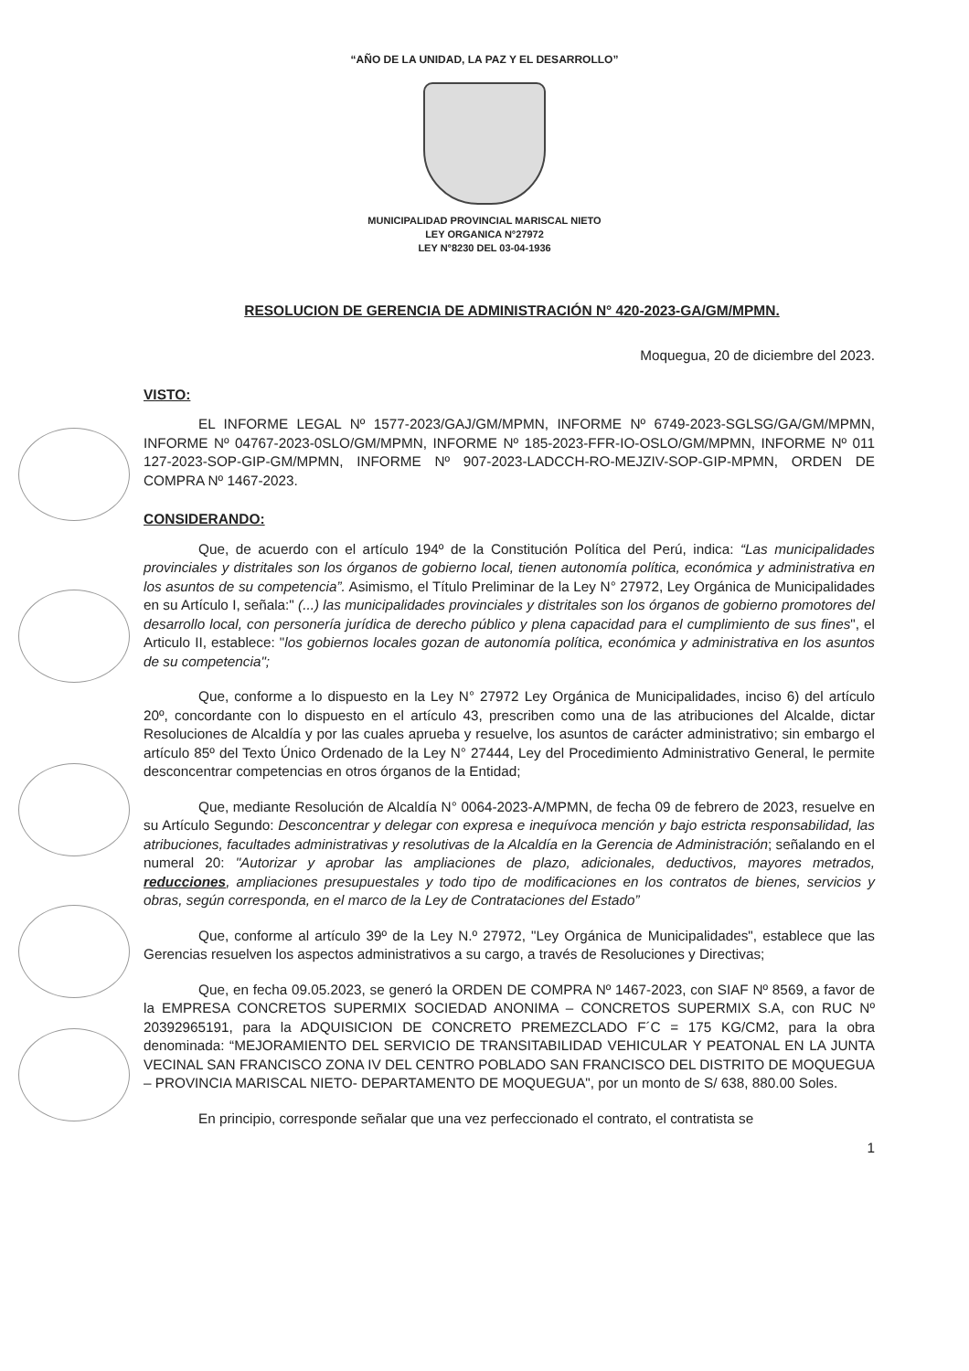“AÑO DE LA UNIDAD, LA PAZ Y EL DESARROLLO”
MUNICIPALIDAD PROVINCIAL MARISCAL NIETO
LEY ORGANICA N°27972
LEY N°8230 DEL 03-04-1936
RESOLUCION DE GERENCIA DE ADMINISTRACIÓN N° 420-2023-GA/GM/MPMN.
Moquegua, 20 de diciembre del 2023.
VISTO:
EL INFORME LEGAL Nº 1577-2023/GAJ/GM/MPMN, INFORME Nº 6749-2023-SGLSG/GA/GM/MPMN, INFORME Nº 04767-2023-0SLO/GM/MPMN, INFORME Nº 185-2023-FFR-IO-OSLO/GM/MPMN, INFORME Nº 011 127-2023-SOP-GIP-GM/MPMN, INFORME Nº 907-2023-LADCCH-RO-MEJZIV-SOP-GIP-MPMN, ORDEN DE COMPRA Nº 1467-2023.
CONSIDERANDO:
Que, de acuerdo con el artículo 194º de la Constitución Política del Perú, indica: “Las municipalidades provinciales y distritales son los órganos de gobierno local, tienen autonomía política, económica y administrativa en los asuntos de su competencia”. Asimismo, el Título Preliminar de la Ley N° 27972, Ley Orgánica de Municipalidades en su Artículo I, señala:" (...) las municipalidades provinciales y distritales son los órganos de gobierno promotores del desarrollo local, con personería jurídica de derecho público y plena capacidad para el cumplimiento de sus fines", el Articulo II, establece: "los gobiernos locales gozan de autonomía política, económica y administrativa en los asuntos de su competencia";
Que, conforme a lo dispuesto en la Ley N° 27972 Ley Orgánica de Municipalidades, inciso 6) del artículo 20º, concordante con lo dispuesto en el artículo 43, prescriben como una de las atribuciones del Alcalde, dictar Resoluciones de Alcaldía y por las cuales aprueba y resuelve, los asuntos de carácter administrativo; sin embargo el artículo 85º del Texto Único Ordenado de la Ley N° 27444, Ley del Procedimiento Administrativo General, le permite desconcentrar competencias en otros órganos de la Entidad;
Que, mediante Resolución de Alcaldía N° 0064-2023-A/MPMN, de fecha 09 de febrero de 2023, resuelve en su Artículo Segundo: Desconcentrar y delegar con expresa e inequívoca mención y bajo estricta responsabilidad, las atribuciones, facultades administrativas y resolutivas de la Alcaldía en la Gerencia de Administración; señalando en el numeral 20: "Autorizar y aprobar las ampliaciones de plazo, adicionales, deductivos, mayores metrados, reducciones, ampliaciones presupuestales y todo tipo de modificaciones en los contratos de bienes, servicios y obras, según corresponda, en el marco de la Ley de Contrataciones del Estado”
Que, conforme al artículo 39º de la Ley N.º 27972, "Ley Orgánica de Municipalidades", establece que las Gerencias resuelven los aspectos administrativos a su cargo, a través de Resoluciones y Directivas;
Que, en fecha 09.05.2023, se generó la ORDEN DE COMPRA Nº 1467-2023, con SIAF Nº 8569, a favor de la EMPRESA CONCRETOS SUPERMIX SOCIEDAD ANONIMA – CONCRETOS SUPERMIX S.A, con RUC Nº 20392965191, para la ADQUISICION DE CONCRETO PREMEZCLADO F´C = 175 KG/CM2, para la obra denominada: “MEJORAMIENTO DEL SERVICIO DE TRANSITABILIDAD VEHICULAR Y PEATONAL EN LA JUNTA VECINAL SAN FRANCISCO ZONA IV DEL CENTRO POBLADO SAN FRANCISCO DEL DISTRITO DE MOQUEGUA – PROVINCIA MARISCAL NIETO- DEPARTAMENTO DE MOQUEGUA", por un monto de S/ 638, 880.00 Soles.
En principio, corresponde señalar que una vez perfeccionado el contrato, el contratista se
1